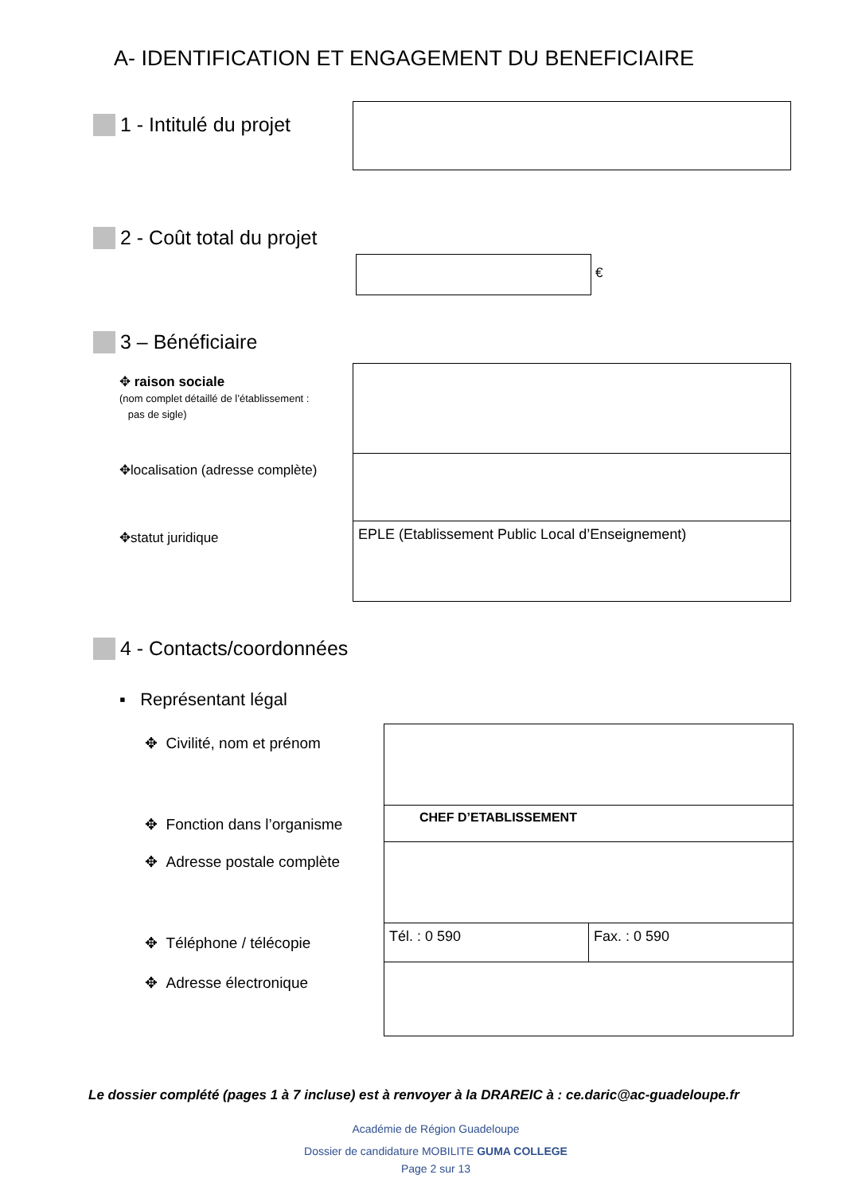A- IDENTIFICATION ET ENGAGEMENT DU BENEFICIAIRE
1 - Intitulé du projet
2 - Coût total du projet
€
3 – Bénéficiaire
✥ raison sociale
(nom complet détaillé de l’établissement :
pas de sigle)
✥localisation (adresse complète)
✥statut juridique
| EPLE (Etablissement Public Local d’Enseignement) |
4 - Contacts/coordonnées
▪ Représentant légal
✥ Civilité, nom et prénom
✥ Fonction dans l’organisme
✥ Adresse postale complète
✥ Téléphone / télécopie
✥ Adresse électronique
| CHEF D’ETABLISSEMENT | |
| Tél. : 0 590 | Fax. : 0 590 |
Le dossier complété (pages 1 à 7 incluse) est à renvoyer à la DRAREIC à : ce.daric@ac-guadeloupe.fr
Académie de Région Guadeloupe
Dossier de candidature MOBILITE GUMA COLLEGE
Page 2 sur 13